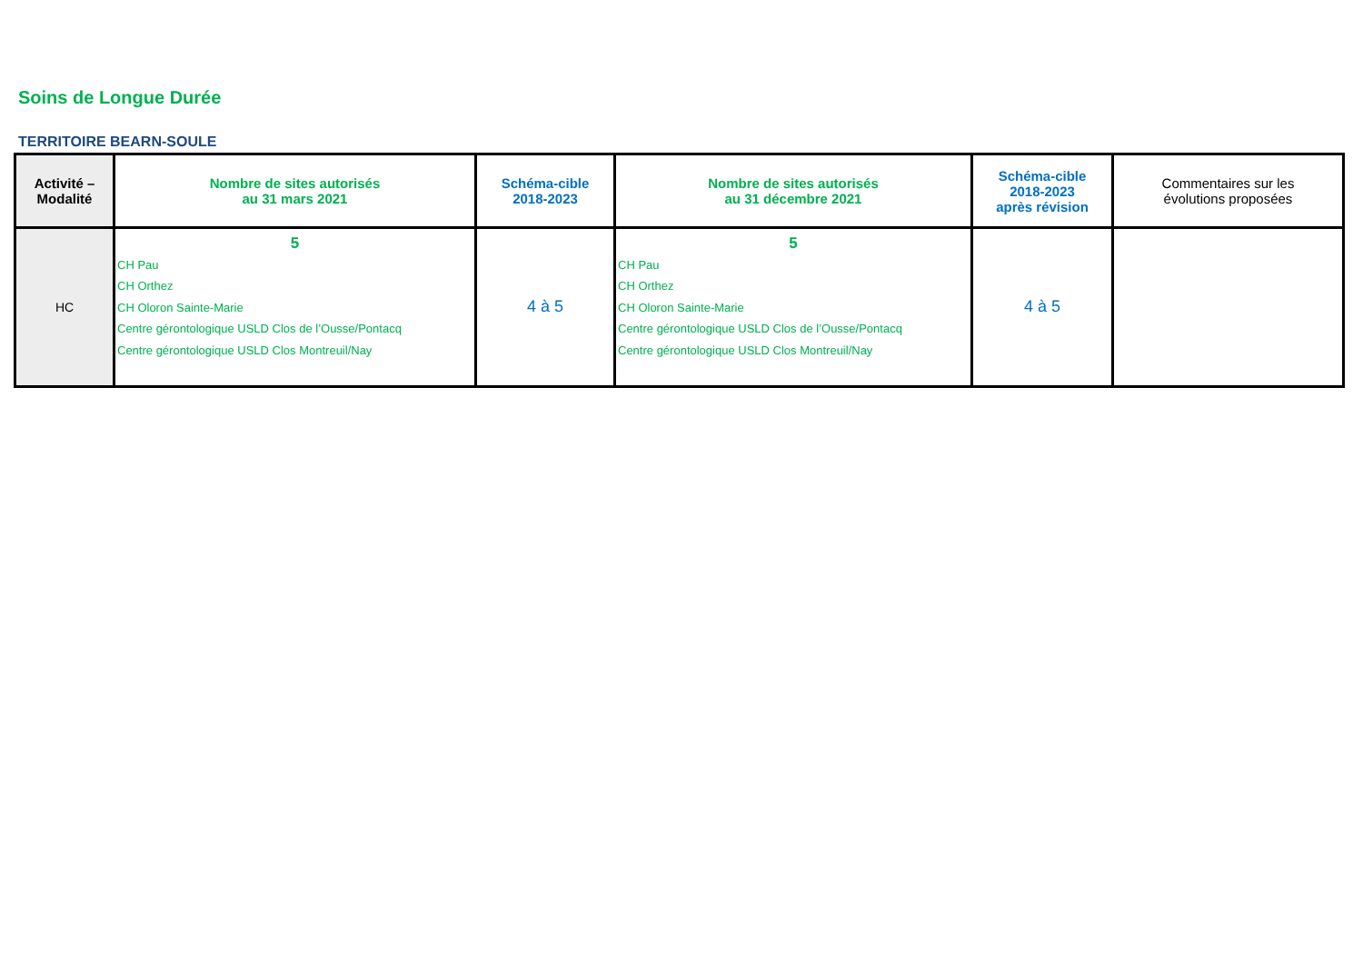Soins de Longue Durée
TERRITOIRE BEARN-SOULE
| Activité – Modalité | Nombre de sites autorisés au 31 mars 2021 | Schéma-cible 2018-2023 | Nombre de sites autorisés au 31 décembre 2021 | Schéma-cible 2018-2023 après révision | Commentaires sur les évolutions proposées |
| --- | --- | --- | --- | --- | --- |
| HC | 5 CH Pau CH Orthez CH Oloron Sainte-Marie Centre gérontologique USLD Clos de l’Ousse/Pontacq Centre gérontologique USLD Clos Montreuil/Nay | 4 à 5 | 5 CH Pau CH Orthez CH Oloron Sainte-Marie Centre gérontologique USLD Clos de l’Ousse/Pontacq Centre gérontologique USLD Clos Montreuil/Nay | 4 à 5 | |